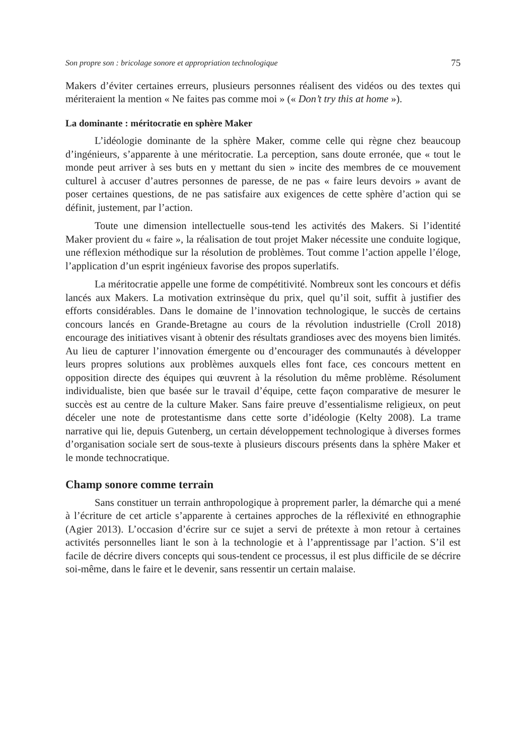Son propre son : bricolage sonore et appropriation technologique 75
Makers d’éviter certaines erreurs, plusieurs personnes réalisent des vidéos ou des textes qui mériteraient la mention « Ne faites pas comme moi » (« Don’t try this at home »).
La dominante : méritocratie en sphère Maker
L’idéologie dominante de la sphère Maker, comme celle qui règne chez beaucoup d’ingénieurs, s’apparente à une méritocratie. La perception, sans doute erronée, que « tout le monde peut arriver à ses buts en y mettant du sien » incite des membres de ce mouvement culturel à accuser d’autres personnes de paresse, de ne pas « faire leurs devoirs » avant de poser certaines questions, de ne pas satisfaire aux exigences de cette sphère d’action qui se définit, justement, par l’action.
Toute une dimension intellectuelle sous-tend les activités des Makers. Si l’identité Maker provient du « faire », la réalisation de tout projet Maker nécessite une conduite logique, une réflexion méthodique sur la résolution de problèmes. Tout comme l’action appelle l’éloge, l’application d’un esprit ingénieux favorise des propos superlatifs.
La méritocratie appelle une forme de compétitivité. Nombreux sont les concours et défis lancés aux Makers. La motivation extrinsèque du prix, quel qu’il soit, suffit à justifier des efforts considérables. Dans le domaine de l’innovation technologique, le succès de certains concours lancés en Grande-Bretagne au cours de la révolution industrielle (Croll 2018) encourage des initiatives visant à obtenir des résultats grandioses avec des moyens bien limités. Au lieu de capturer l’innovation émergente ou d’encourager des communautés à développer leurs propres solutions aux problèmes auxquels elles font face, ces concours mettent en opposition directe des équipes qui œuvrent à la résolution du même problème. Résolument individualiste, bien que basée sur le travail d’équipe, cette façon comparative de mesurer le succès est au centre de la culture Maker. Sans faire preuve d’essentialisme religieux, on peut déceler une note de protestantisme dans cette sorte d’idéologie (Kelty 2008). La trame narrative qui lie, depuis Gutenberg, un certain développement technologique à diverses formes d’organisation sociale sert de sous-texte à plusieurs discours présents dans la sphère Maker et le monde technocratique.
Champ sonore comme terrain
Sans constituer un terrain anthropologique à proprement parler, la démarche qui a mené à l’écriture de cet article s’apparente à certaines approches de la réflexivité en ethnographie (Agier 2013). L’occasion d’écrire sur ce sujet a servi de prétexte à mon retour à certaines activités personnelles liant le son à la technologie et à l’apprentissage par l’action. S’il est facile de décrire divers concepts qui sous-tendent ce processus, il est plus difficile de se décrire soi-même, dans le faire et le devenir, sans ressentir un certain malaise.